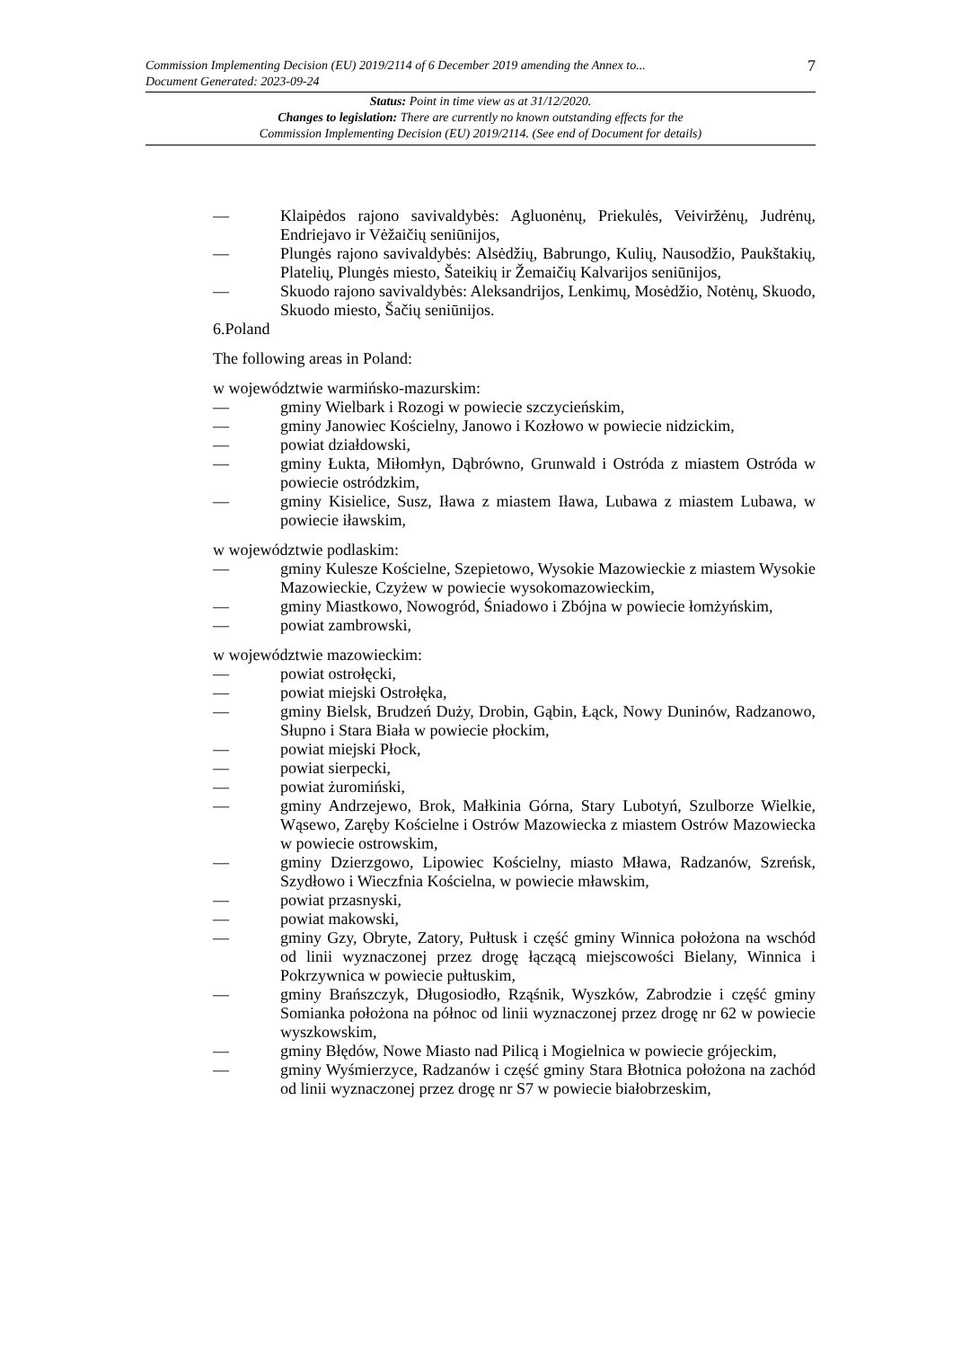7
Commission Implementing Decision (EU) 2019/2114 of 6 December 2019 amending the Annex to...
Document Generated: 2023-09-24
Status: Point in time view as at 31/12/2020.
Changes to legislation: There are currently no known outstanding effects for the
Commission Implementing Decision (EU) 2019/2114. (See end of Document for details)
— Klaipėdos rajono savivaldybės: Agluonėnų, Priekulės, Veiviržėnų, Judrėnų, Endriejavo ir Vėžaičių seniūnijos,
— Plungės rajono savivaldybės: Alsėdžių, Babrungo, Kulių, Nausodžio, Paukštakių, Platelių, Plungės miesto, Šateikių ir Žemaičių Kalvarijos seniūnijos,
— Skuodo rajono savivaldybės: Aleksandrijos, Lenkimų, Mosėdžio, Notėnų, Skuodo, Skuodo miesto, Šačių seniūnijos.
6.Poland
The following areas in Poland:
w województwie warmińsko-mazurskim:
— gminy Wielbark i Rozogi w powiecie szczycieńskim,
— gminy Janowiec Kościelny, Janowo i Kozłowo w powiecie nidzickim,
— powiat działdowski,
— gminy Łukta, Miłomłyn, Dąbrówno, Grunwald i Ostróda z miastem Ostróda w powiecie ostródzkim,
— gminy Kisielice, Susz, Iława z miastem Iława, Lubawa z miastem Lubawa, w powiecie iławskim,
w województwie podlaskim:
— gminy Kulesze Kościelne, Szepietowo, Wysokie Mazowieckie z miastem Wysokie Mazowieckie, Czyżew w powiecie wysokomazowieckim,
— gminy Miastkowo, Nowogród, Śniadowo i Zbójna w powiecie łomżyńskim,
— powiat zambrowski,
w województwie mazowieckim:
— powiat ostrołęcki,
— powiat miejski Ostrołęka,
— gminy Bielsk, Brudzeń Duży, Drobin, Gąbin, Łąck, Nowy Duninów, Radzanowo, Słupno i Stara Biała w powiecie płockim,
— powiat miejski Płock,
— powiat sierpecki,
— powiat żuromiński,
— gminy Andrzejewo, Brok, Małkinia Górna, Stary Lubotyń, Szulborze Wielkie, Wąsewo, Zaręby Kościelne i Ostrów Mazowiecka z miastem Ostrów Mazowiecka w powiecie ostrowskim,
— gminy Dzierzgowo, Lipowiec Kościelny, miasto Mława, Radzanów, Szreńsk, Szydłowo i Wieczfnia Kościelna, w powiecie mławskim,
— powiat przasnyski,
— powiat makowski,
— gminy Gzy, Obryte, Zatory, Pułtusk i część gminy Winnica położona na wschód od linii wyznaczonej przez drogę łączącą miejscowości Bielany, Winnica i Pokrzywnica w powiecie pułtuskim,
— gminy Brańszczyk, Długosiodło, Rząśnik, Wyszków, Zabrodzie i część gminy Somianka położona na północ od linii wyznaczonej przez drogę nr 62 w powiecie wyszkowskim,
— gminy Błędów, Nowe Miasto nad Pilicą i Mogielnica w powiecie grójeckim,
— gminy Wyśmierzyce, Radzanów i część gminy Stara Błotnica położona na zachód od linii wyznaczonej przez drogę nr S7 w powiecie białobrzeskim,